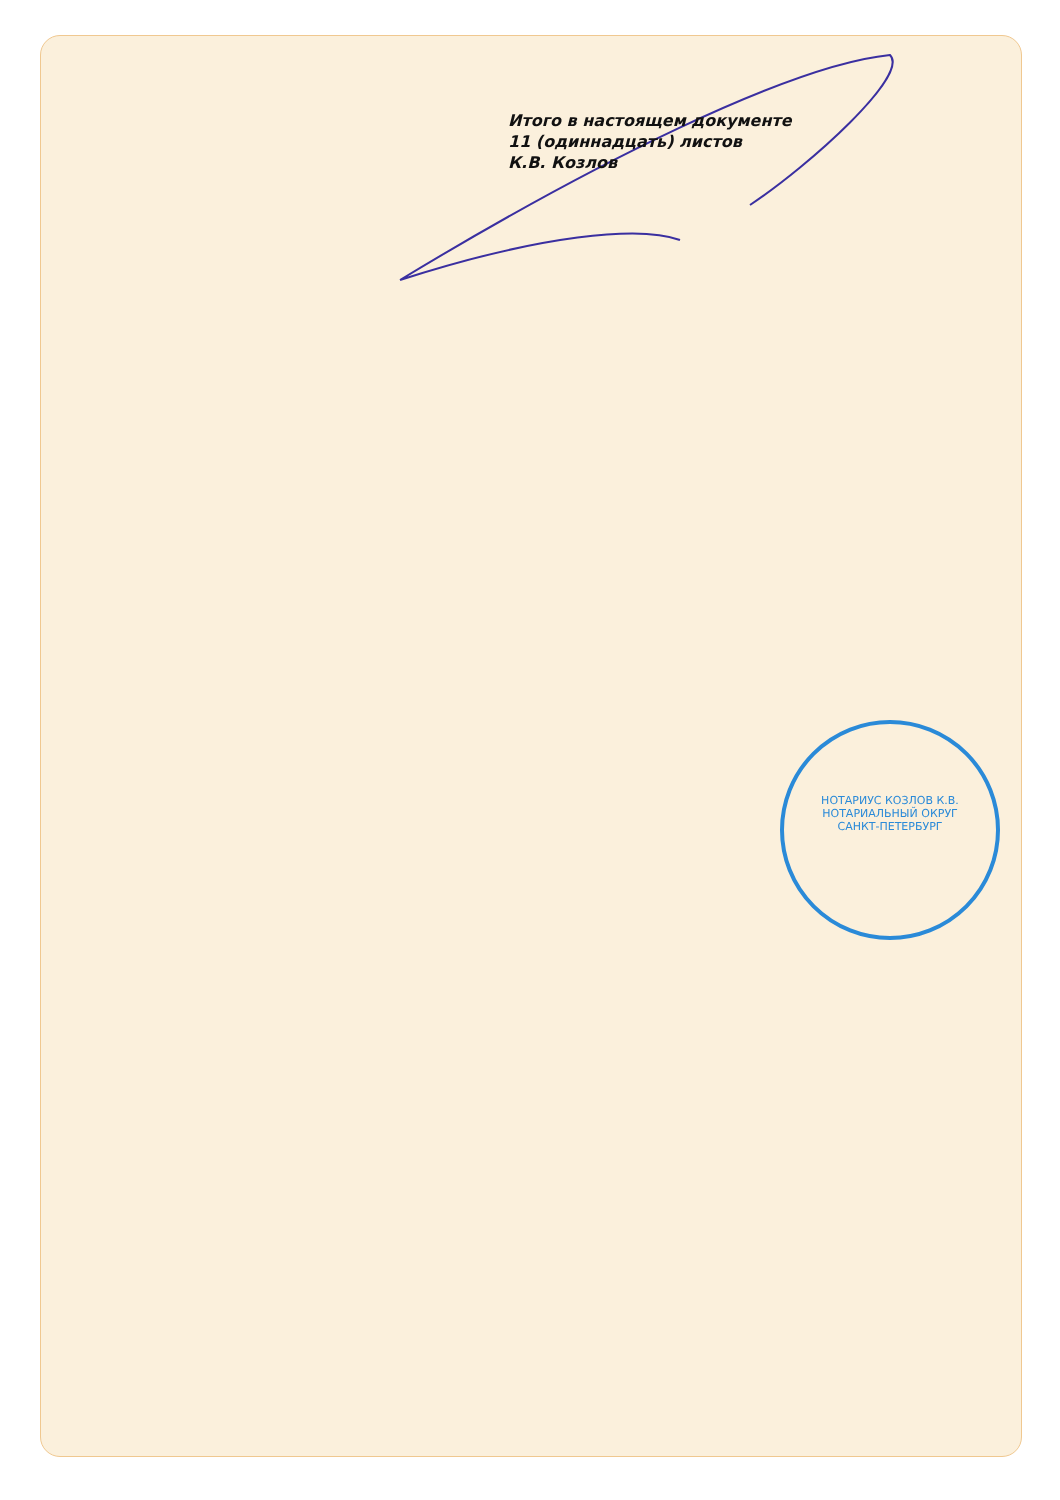Итого в настоящем документе
11 (одиннадцать) листов
К.В. Козлов
НОТАРИУС КОЗЛОВ К.В.
НОТАРИАЛЬНЫЙ ОКРУГ
САНКТ-ПЕТЕРБУРГ